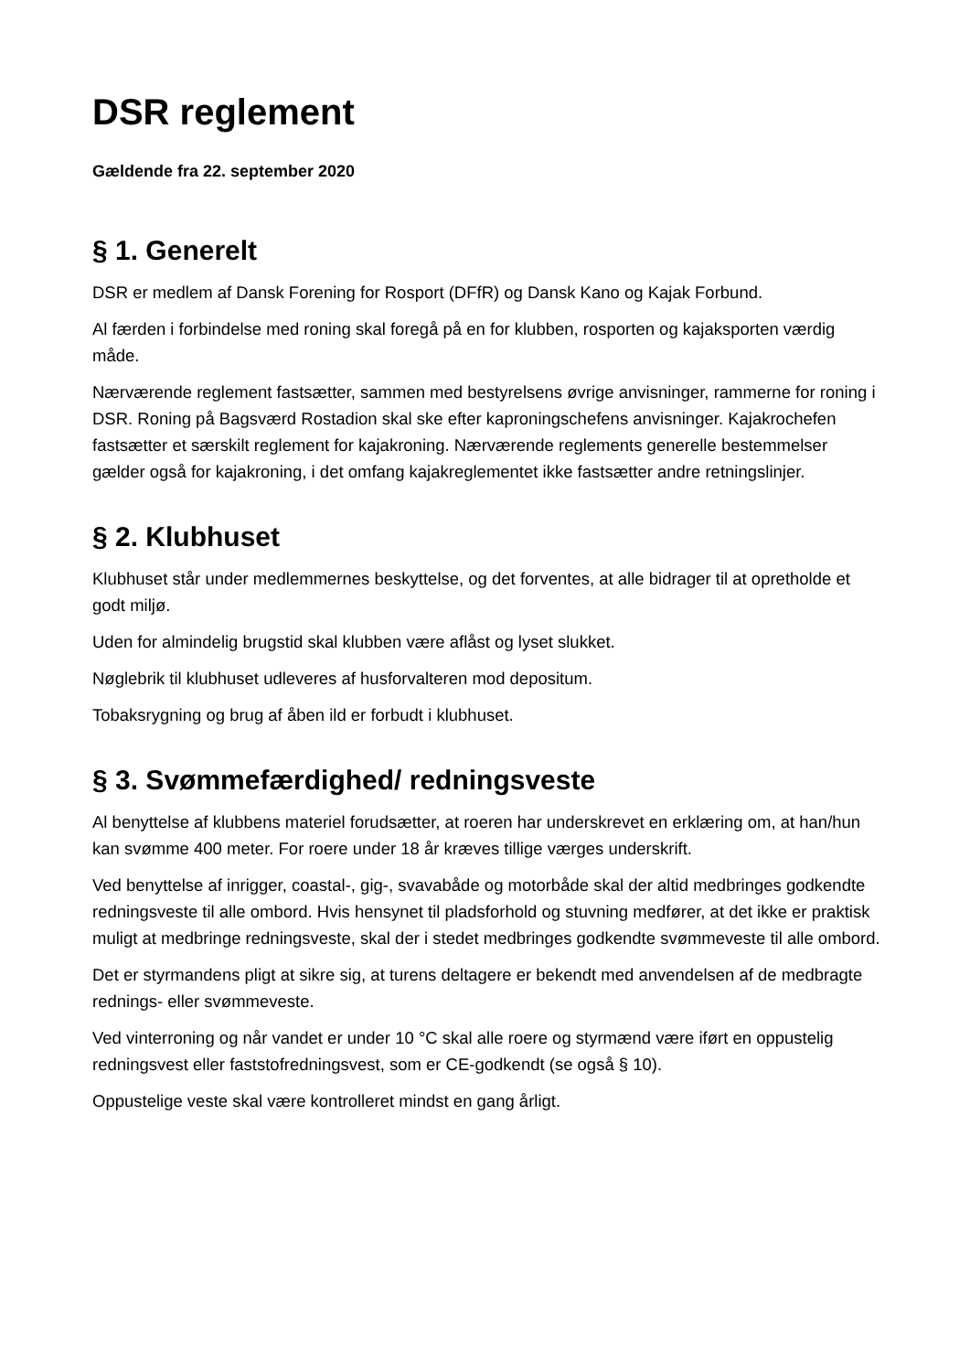DSR reglement
Gældende fra 22. september 2020
§ 1. Generelt
DSR er medlem af Dansk Forening for Rosport (DFfR) og Dansk Kano og Kajak Forbund.
Al færden i forbindelse med roning skal foregå på en for klubben, rosporten og kajaksporten værdig måde.
Nærværende reglement fastsætter, sammen med bestyrelsens øvrige anvisninger, rammerne for roning i DSR. Roning på Bagsværd Rostadion skal ske efter kaproningschefens anvisninger. Kajakrochefen fastsætter et særskilt reglement for kajakroning. Nærværende reglements generelle bestemmelser gælder også for kajakroning, i det omfang kajakreglementet ikke fastsætter andre retningslinjer.
§ 2. Klubhuset
Klubhuset står under medlemmernes beskyttelse, og det forventes, at alle bidrager til at opretholde et godt miljø.
Uden for almindelig brugstid skal klubben være aflåst og lyset slukket.
Nøglebrik til klubhuset udleveres af husforvalteren mod depositum.
Tobaksrygning og brug af åben ild er forbudt i klubhuset.
§ 3. Svømmefærdighed/ redningsveste
Al benyttelse af klubbens materiel forudsætter, at roeren har underskrevet en erklæring om, at han/hun kan svømme 400 meter. For roere under 18 år kræves tillige værges underskrift.
Ved benyttelse af inrigger, coastal-, gig-, svavabåde og motorbåde skal der altid medbringes godkendte redningsveste til alle ombord. Hvis hensynet til pladsforhold og stuvning medfører, at det ikke er praktisk muligt at medbringe redningsveste, skal der i stedet medbringes godkendte svømmeveste til alle ombord.
Det er styrmandens pligt at sikre sig, at turens deltagere er bekendt med anvendelsen af de medbragte rednings- eller svømmeveste.
Ved vinterroning og når vandet er under 10 °C skal alle roere og styrmænd være iført en oppustelig redningsvest eller faststofredningsvest, som er CE-godkendt (se også § 10).
Oppustelige veste skal være kontrolleret mindst en gang årligt.